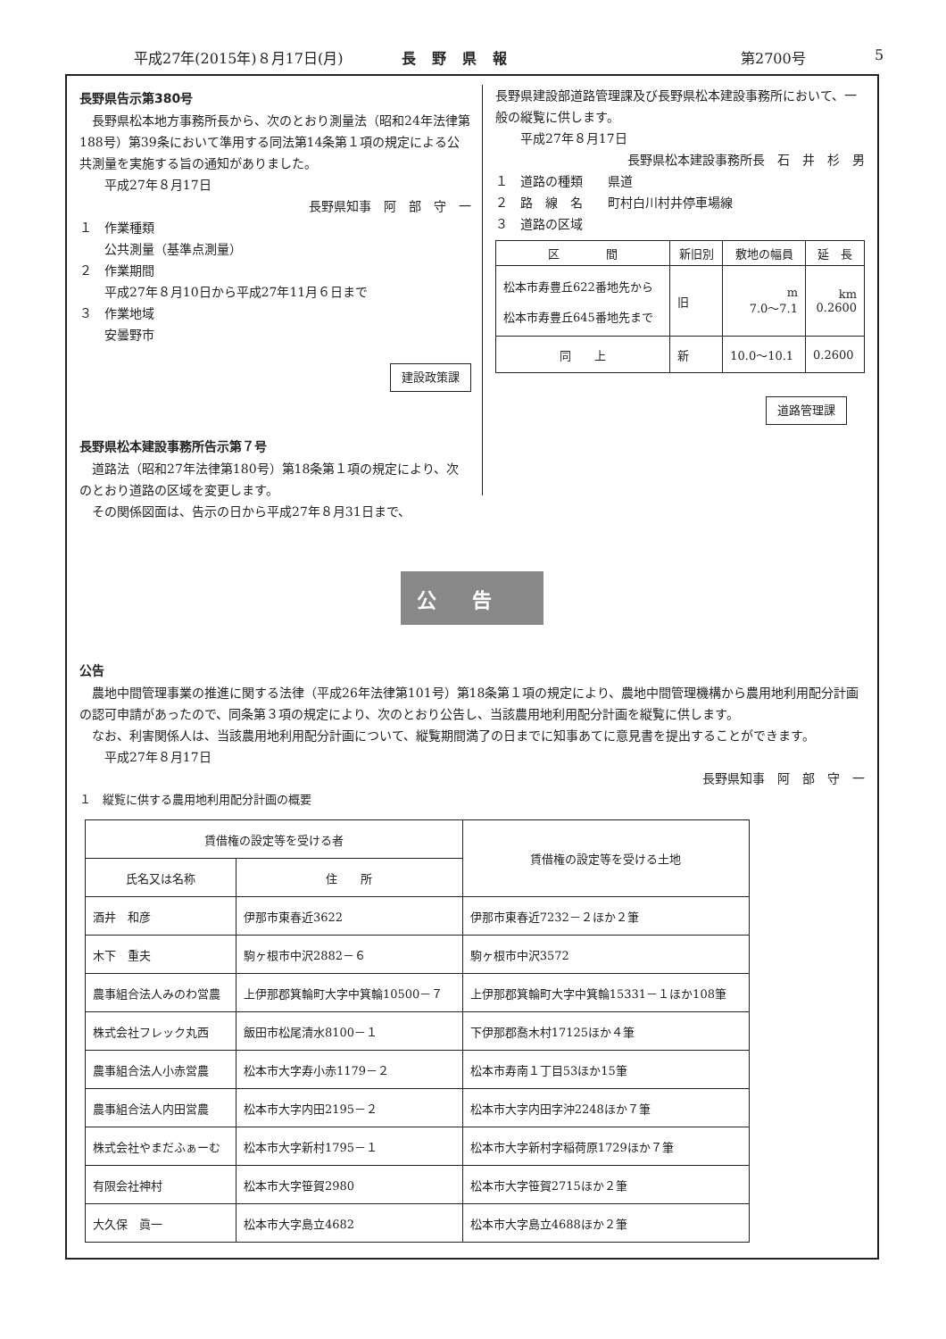平成27年(2015年)８月17日(月) 長野県報 第2700号 5
長野県告示第380号
　長野県松本地方事務所長から、次のとおり測量法（昭和24年法律第188号）第39条において準用する同法第14条第１項の規定による公共測量を実施する旨の通知がありました。
　　平成27年８月17日
長野県知事　阿　部　守　一　
１　作業種類
　　公共測量（基準点測量）
２　作業期間
　　平成27年８月10日から平成27年11月６日まで
３　作業地域
　　安曇野市
建設政策課
長野県松本建設事務所告示第７号
　道路法（昭和27年法律第180号）第18条第１項の規定により、次のとおり道路の区域を変更します。
　その関係図面は、告示の日から平成27年８月31日まで、
長野県建設部道路管理課及び長野県松本建設事務所において、一般の縦覧に供します。
　　平成27年８月17日
長野県松本建設事務所長　石　井　杉　男
１　道路の種類　　県道
２　路　線　名　　町村白川村井停車場線
３　道路の区域
| 区 間 | 新旧別 | 敷地の幅員 | 延 長 |
| --- | --- | --- | --- |
| 松本市寿豊丘622番地先から 松本市寿豊丘645番地先まで | 旧 | m 7.0～7.1 | km 0.2600 |
| 同 上 | 新 | 10.0～10.1 | 0.2600 |
道路管理課
公告
公告
　農地中間管理事業の推進に関する法律（平成26年法律第101号）第18条第１項の規定により、農地中間管理機構から農用地利用配分計画の認可申請があったので、同条第３項の規定により、次のとおり公告し、当該農用地利用配分計画を縦覧に供します。
　なお、利害関係人は、当該農用地利用配分計画について、縦覧期間満了の日までに知事あてに意見書を提出することができます。
　　平成27年８月17日
長野県知事　阿　部　守　一　
１　縦覧に供する農用地利用配分計画の概要
| 賃借権の設定等を受ける者 | | 賃借権の設定等を受ける土地 |
| --- | --- | --- |
| 氏名又は名称 | 住 所 | |
| 酒井 和彦 | 伊那市東春近3622 | 伊那市東春近7232－２ほか２筆 |
| 木下 重夫 | 駒ヶ根市中沢2882－６ | 駒ヶ根市中沢3572 |
| 農事組合法人みのわ営農 | 上伊那郡箕輪町大字中箕輪10500－７ | 上伊那郡箕輪町大字中箕輪15331－１ほか108筆 |
| 株式会社フレック丸西 | 飯田市松尾清水8100－１ | 下伊那郡喬木村17125ほか４筆 |
| 農事組合法人小赤営農 | 松本市大字寿小赤1179－２ | 松本市寿南１丁目53ほか15筆 |
| 農事組合法人内田営農 | 松本市大字内田2195－２ | 松本市大字内田字沖2248ほか７筆 |
| 株式会社やまだふぁーむ | 松本市大字新村1795－１ | 松本市大字新村字稲荷原1729ほか７筆 |
| 有限会社神村 | 松本市大字笹賀2980 | 松本市大字笹賀2715ほか２筆 |
| 大久保 眞一 | 松本市大字島立4682 | 松本市大字島立4688ほか２筆 |